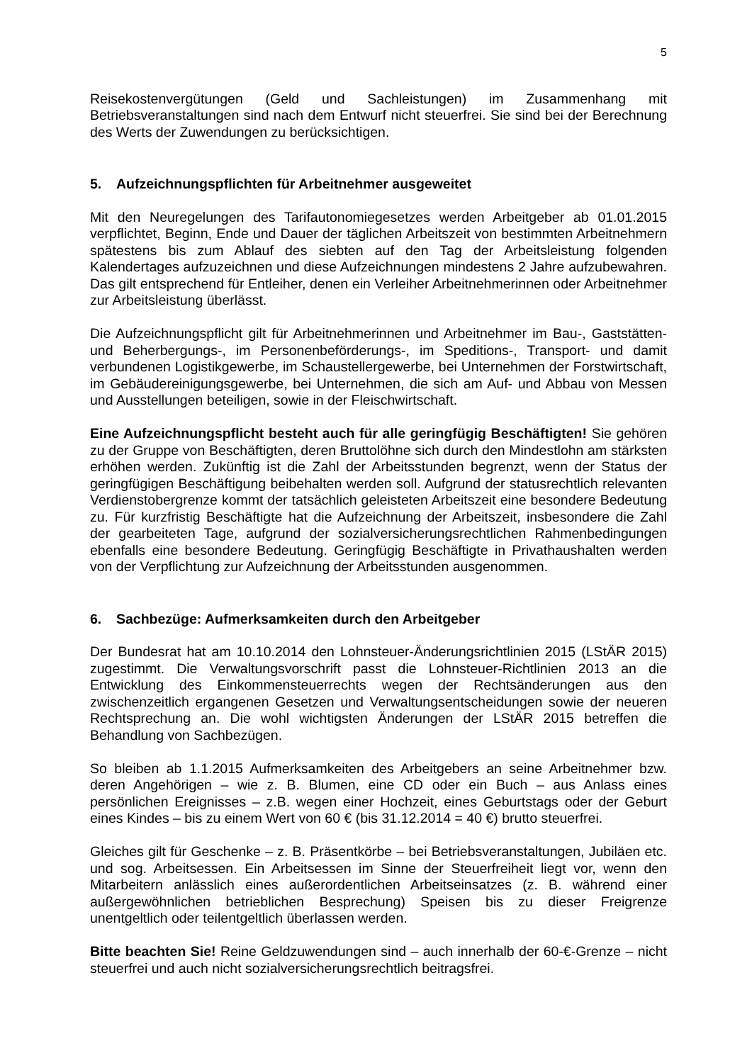5
Reisekostenvergütungen (Geld und Sachleistungen) im Zusammenhang mit Betriebsveranstaltungen sind nach dem Entwurf nicht steuerfrei. Sie sind bei der Berechnung des Werts der Zuwendungen zu berücksichtigen.
5. Aufzeichnungspflichten für Arbeitnehmer ausgeweitet
Mit den Neuregelungen des Tarifautonomiegesetzes werden Arbeitgeber ab 01.01.2015 verpflichtet, Beginn, Ende und Dauer der täglichen Arbeitszeit von bestimmten Arbeitnehmern spätestens bis zum Ablauf des siebten auf den Tag der Arbeitsleistung folgenden Kalendertages aufzuzeichnen und diese Aufzeichnungen mindestens 2 Jahre aufzubewahren. Das gilt entsprechend für Entleiher, denen ein Verleiher Arbeitnehmerinnen oder Arbeitnehmer zur Arbeitsleistung überlässt.
Die Aufzeichnungspflicht gilt für Arbeitnehmerinnen und Arbeitnehmer im Bau-, Gaststätten- und Beherbergungs-, im Personenbeförderungs-, im Speditions-, Transport- und damit verbundenen Logistikgewerbe, im Schaustellergewerbe, bei Unternehmen der Forstwirtschaft, im Gebäudereinigungsgewerbe, bei Unternehmen, die sich am Auf- und Abbau von Messen und Ausstellungen beteiligen, sowie in der Fleischwirtschaft.
Eine Aufzeichnungspflicht besteht auch für alle geringfügig Beschäftigten! Sie gehören zu der Gruppe von Beschäftigten, deren Bruttolöhne sich durch den Mindestlohn am stärksten erhöhen werden. Zukünftig ist die Zahl der Arbeitsstunden begrenzt, wenn der Status der geringfügigen Beschäftigung beibehalten werden soll. Aufgrund der statusrechtlich relevanten Verdienstobergrenze kommt der tatsächlich geleisteten Arbeitszeit eine besondere Bedeutung zu. Für kurzfristig Beschäftigte hat die Aufzeichnung der Arbeitszeit, insbesondere die Zahl der gearbeiteten Tage, aufgrund der sozialversicherungsrechtlichen Rahmenbedingungen ebenfalls eine besondere Bedeutung. Geringfügig Beschäftigte in Privathaushalten werden von der Verpflichtung zur Aufzeichnung der Arbeitsstunden ausgenommen.
6. Sachbezüge: Aufmerksamkeiten durch den Arbeitgeber
Der Bundesrat hat am 10.10.2014 den Lohnsteuer-Änderungsrichtlinien 2015 (LStÄR 2015) zugestimmt. Die Verwaltungsvorschrift passt die Lohnsteuer-Richtlinien 2013 an die Entwicklung des Einkommensteuerrechts wegen der Rechtsänderungen aus den zwischenzeitlich ergangenen Gesetzen und Verwaltungsentscheidungen sowie der neueren Rechtsprechung an. Die wohl wichtigsten Änderungen der LStÄR 2015 betreffen die Behandlung von Sachbezügen.
So bleiben ab 1.1.2015 Aufmerksamkeiten des Arbeitgebers an seine Arbeitnehmer bzw. deren Angehörigen – wie z. B. Blumen, eine CD oder ein Buch – aus Anlass eines persönlichen Ereignisses – z.B. wegen einer Hochzeit, eines Geburtstags oder der Geburt eines Kindes – bis zu einem Wert von 60 € (bis 31.12.2014 = 40 €) brutto steuerfrei.
Gleiches gilt für Geschenke – z. B. Präsentkörbe – bei Betriebsveranstaltungen, Jubiläen etc. und sog. Arbeitsessen. Ein Arbeitsessen im Sinne der Steuerfreiheit liegt vor, wenn den Mitarbeitern anlässlich eines außerordentlichen Arbeitseinsatzes (z. B. während einer außergewöhnlichen betrieblichen Besprechung) Speisen bis zu dieser Freigrenze unentgeltlich oder teilentgeltlich überlassen werden.
Bitte beachten Sie! Reine Geldzuwendungen sind – auch innerhalb der 60-€-Grenze – nicht steuerfrei und auch nicht sozialversicherungsrechtlich beitragsfrei.